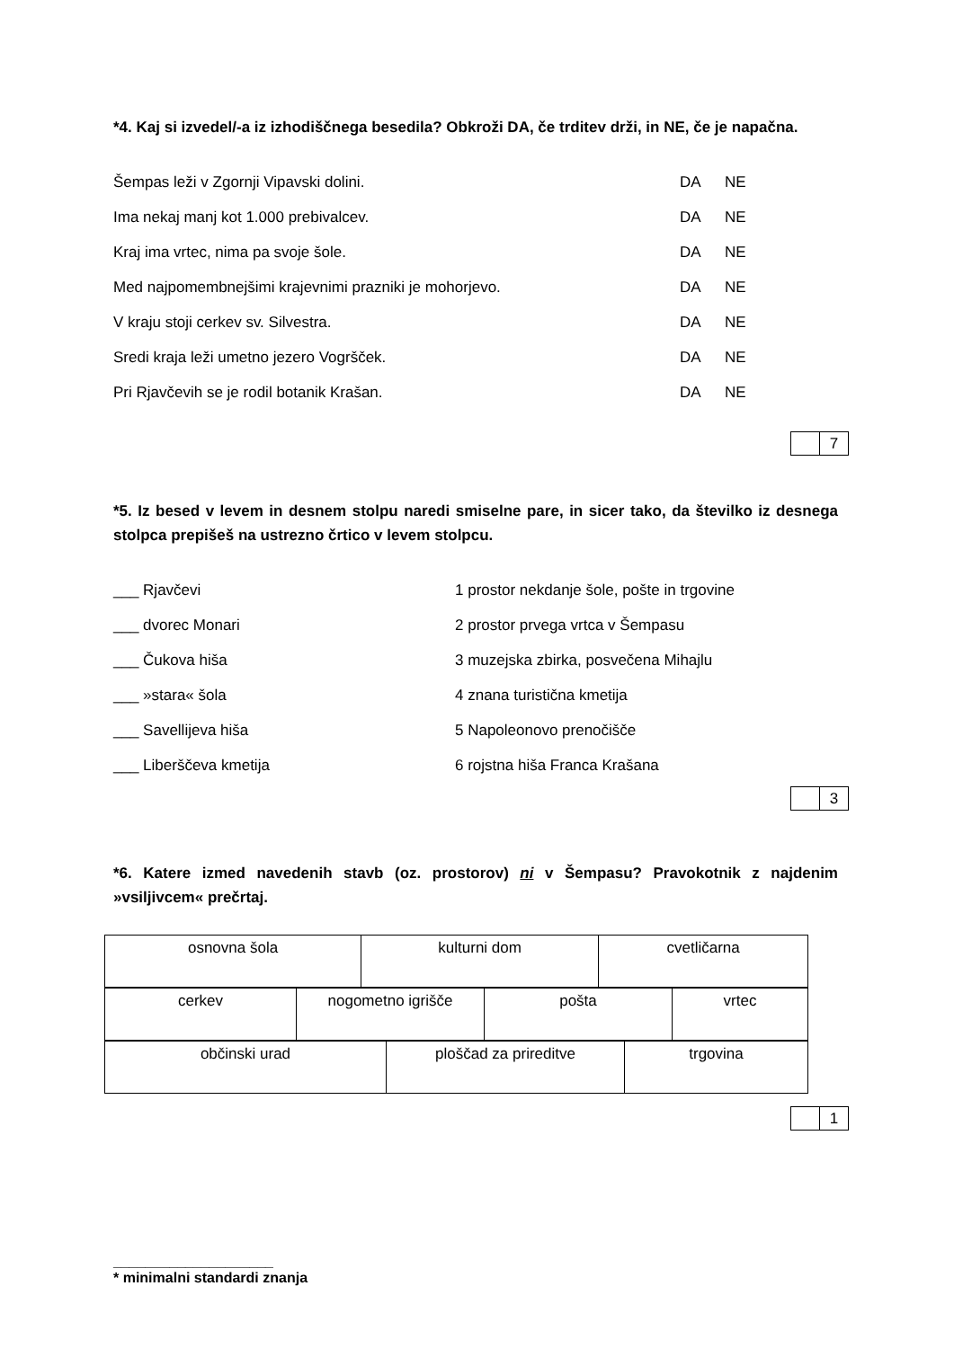*4. Kaj si izvedel/-a iz izhodiščnega besedila? Obkroži DA, če trditev drži, in NE, če je napačna.
Šempas leži v Zgornji Vipavski dolini. DA NE
Ima nekaj manj kot 1.000 prebivalcev. DA NE
Kraj ima vrtec, nima pa svoje šole. DA NE
Med najpomembnejšimi krajevnimi prazniki je mohorjevo. DA NE
V kraju stoji cerkev sv. Silvestra. DA NE
Sredi kraja leži umetno jezero Vogršček. DA NE
Pri Rjavčevih se je rodil botanik Krašan. DA NE
7
*5. Iz besed v levem in desnem stolpu naredi smiselne pare, in sicer tako, da številko iz desnega stolpca prepišeš na ustrezno črtico v levem stolpcu.
___ Rjavčevi 1 prostor nekdanje šole, pošte in trgovine
___ dvorec Monari 2 prostor prvega vrtca v Šempasu
___ Čukova hiša 3 muzejska zbirka, posvečena Mihajlu
___ »stara« šola 4 znana turistična kmetija
___ Savellijeva hiša 5 Napoleonovo prenočišče
___ Liberščeva kmetija 6 rojstna hiša Franca Krašana
3
*6. Katere izmed navedenih stavb (oz. prostorov) ni v Šempasu? Pravokotnik z najdenim »vsiljivcem« prečrtaj.
| osnovna šola | kulturni dom | cvetličarna |
| cerkev | nogometno igrišče | pošta | vrtec |
| občinski urad | ploščad za prireditve | trgovina |
1
____________________
* minimalni standardi znanja